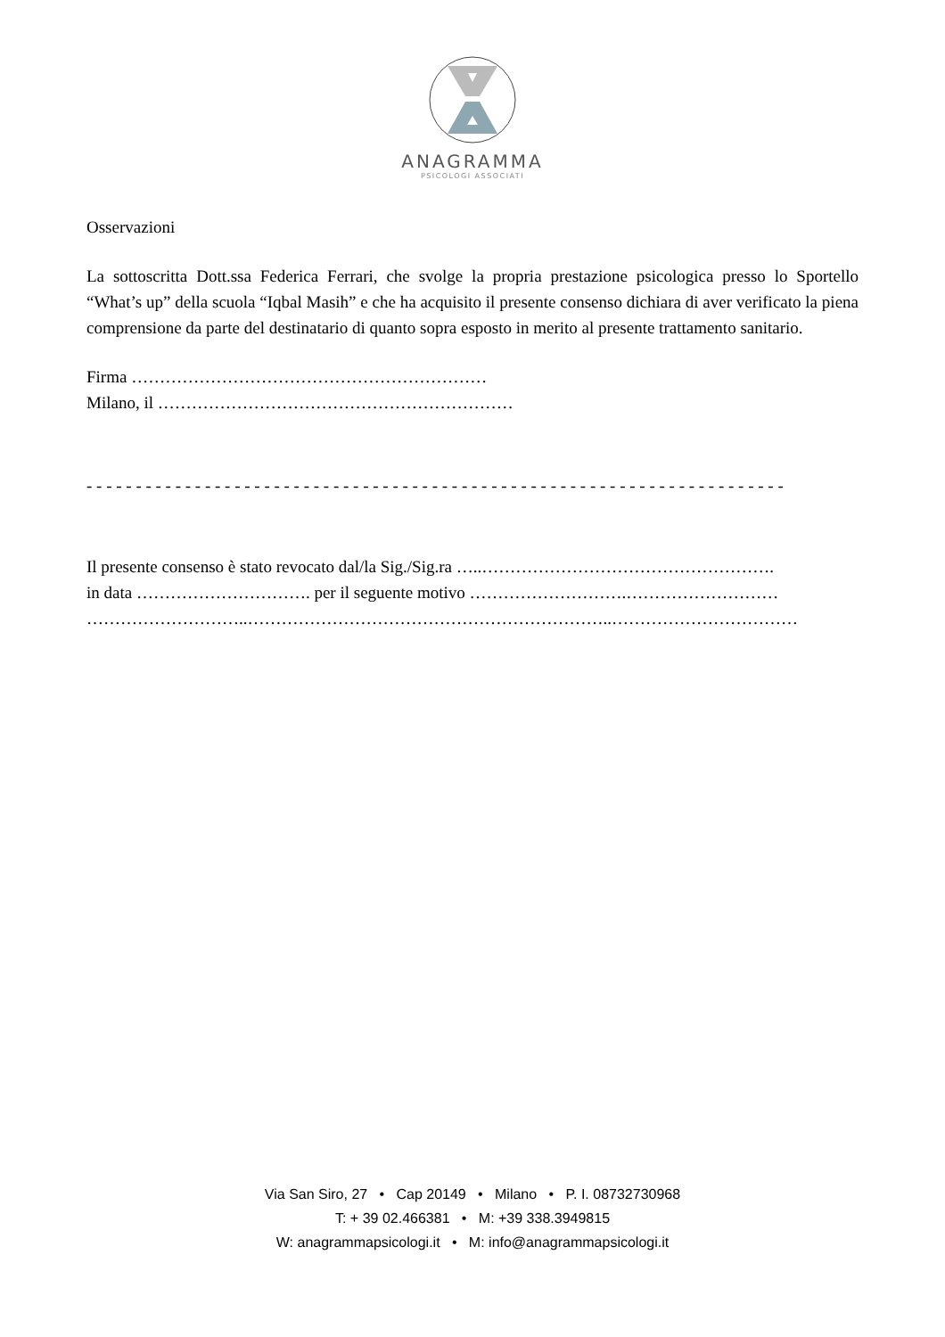ANAGRAMMA
PSICOLOGI ASSOCIATI
Osservazioni
La sottoscritta Dott.ssa Federica Ferrari, che svolge la propria prestazione psicologica presso lo Sportello “What’s up” della scuola “Iqbal Masih” e che ha acquisito il presente consenso dichiara di aver verificato la piena comprensione da parte del destinatario di quanto sopra esposto in merito al presente trattamento sanitario.
Firma ………………………………………………………
Milano, il ………………………………………………………
- - - - - - - - - - - - - - - - - - - - - - - - - - - - - - - - - - - - - - - - - - - - - - - - - - - - - - - - - - - - - - - - - - - - - - -
Il presente consenso è stato revocato dal/la Sig./Sig.ra …..…………………………………………….
in data …………………………. per il seguente motivo ……………………….………………………
………………………..………………………………………………………..……………………………
Via San Siro, 27 • Cap 20149 • Milano • P. I. 08732730968
T: + 39 02.466381 • M: +39 338.3949815
W: anagrammapsicologi.it • M: info@anagrammapsicologi.it